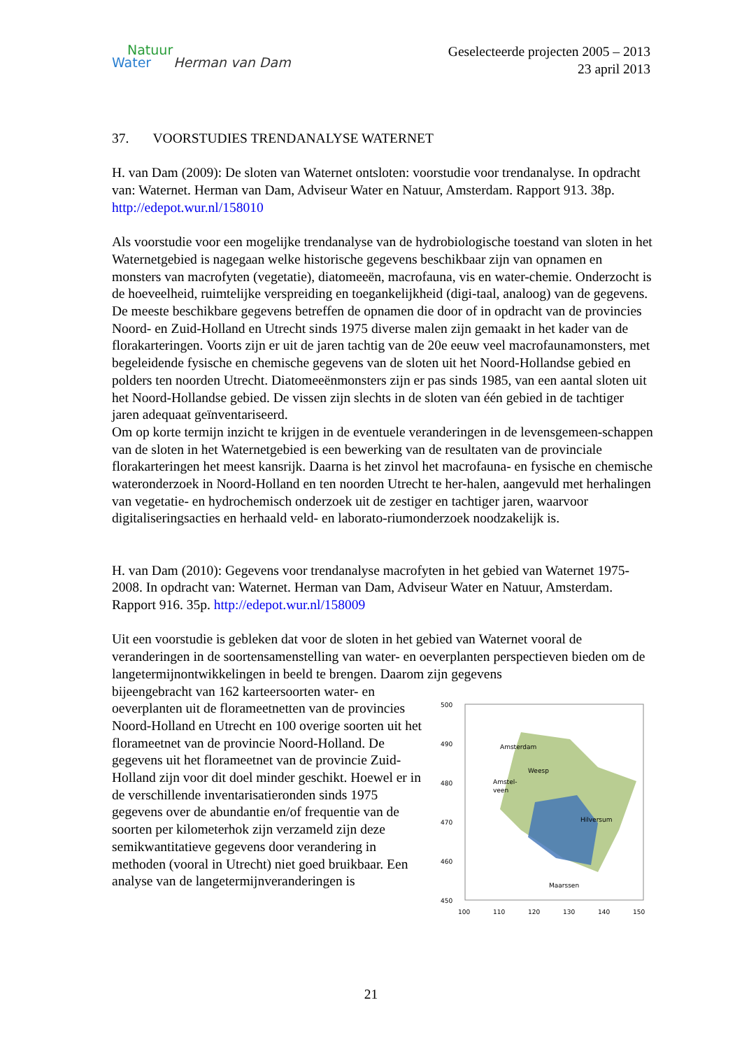Natuur
Water Herman van Dam
Geselecteerde projecten 2005 – 2013
23 april 2013
37. VOORSTUDIES TRENDANALYSE WATERNET
H. van Dam (2009): De sloten van Waternet ontsloten: voorstudie voor trendanalyse. In opdracht van: Waternet. Herman van Dam, Adviseur Water en Natuur, Amsterdam. Rapport 913. 38p. http://edepot.wur.nl/158010
Als voorstudie voor een mogelijke trendanalyse van de hydrobiologische toestand van sloten in het Waternetgebied is nagegaan welke historische gegevens beschikbaar zijn van opnamen en monsters van macrofyten (vegetatie), diatomeeën, macrofauna, vis en water-chemie. Onderzocht is de hoeveelheid, ruimtelijke verspreiding en toegankelijkheid (digi-taal, analoog) van de gegevens.
De meeste beschikbare gegevens betreffen de opnamen die door of in opdracht van de provincies Noord- en Zuid-Holland en Utrecht sinds 1975 diverse malen zijn gemaakt in het kader van de florakarteringen. Voorts zijn er uit de jaren tachtig van de 20e eeuw veel macrofaunamonsters, met begeleidende fysische en chemische gegevens van de sloten uit het Noord-Hollandse gebied en polders ten noorden Utrecht. Diatomeeënmonsters zijn er pas sinds 1985, van een aantal sloten uit het Noord-Hollandse gebied. De vissen zijn slechts in de sloten van één gebied in de tachtiger jaren adequaat geïnventariseerd.
Om op korte termijn inzicht te krijgen in de eventuele veranderingen in de levensgemeen-schappen van de sloten in het Waternetgebied is een bewerking van de resultaten van de provinciale florakarteringen het meest kansrijk. Daarna is het zinvol het macrofauna- en fysische en chemische wateronderzoek in Noord-Holland en ten noorden Utrecht te her-halen, aangevuld met herhalingen van vegetatie- en hydrochemisch onderzoek uit de zestiger en tachtiger jaren, waarvoor digitaliseringsacties en herhaald veld- en laborato-riumonderzoek noodzakelijk is.
H. van Dam (2010): Gegevens voor trendanalyse macrofyten in het gebied van Waternet 1975-2008. In opdracht van: Waternet. Herman van Dam, Adviseur Water en Natuur, Amsterdam. Rapport 916. 35p. http://edepot.wur.nl/158009
Uit een voorstudie is gebleken dat voor de sloten in het gebied van Waternet vooral de veranderingen in de soortensamenstelling van water- en oeverplanten perspectieven bieden om de langetermijnontwikkelingen in beeld te brengen. Daarom zijn gegevens
500
490
480
470
460
450
Amsterdam
Weesp
Amstel-
veen
Hilversum
Maarssen
100
110
120
130
140
150
bijeengebracht van 162 karteersoorten water- en oeverplanten uit de florameetnetten van de provincies Noord-Holland en Utrecht en 100 overige soorten uit het florameetnet van de provincie Noord-Holland. De gegevens uit het florameetnet van de provincie Zuid-Holland zijn voor dit doel minder geschikt. Hoewel er in de verschillende inventarisatieronden sinds 1975 gegevens over de abundantie en/of frequentie van de soorten per kilometerhok zijn verzameld zijn deze semikwantitatieve gegevens door verandering in methoden (vooral in Utrecht) niet goed bruikbaar. Een analyse van de langetermijnveranderingen is
21